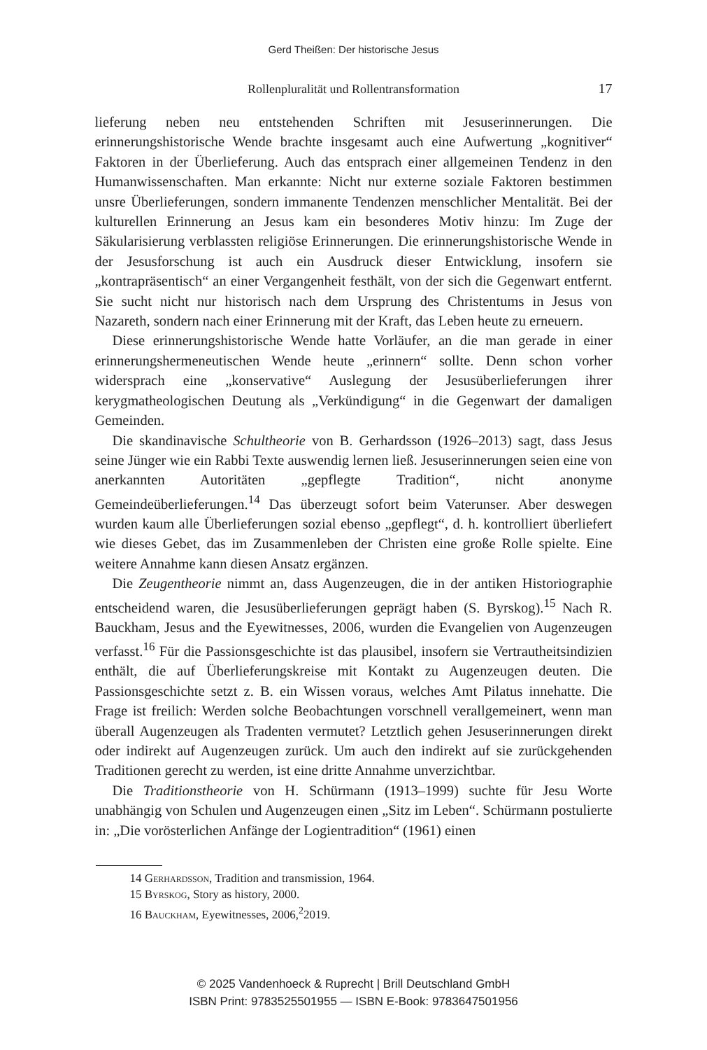Gerd Theißen: Der historische Jesus
Rollenpluralität und Rollentransformation 17
lieferung neben neu entstehenden Schriften mit Jesuserinnerungen. Die erinnerungshistorische Wende brachte insgesamt auch eine Aufwertung „kognitiver“ Faktoren in der Überlieferung. Auch das entsprach einer allgemeinen Tendenz in den Humanwissenschaften. Man erkannte: Nicht nur externe soziale Faktoren bestimmen unsre Überlieferungen, sondern immanente Tendenzen menschlicher Mentalität. Bei der kulturellen Erinnerung an Jesus kam ein besonderes Motiv hinzu: Im Zuge der Säkularisierung verblassten religiöse Erinnerungen. Die erinnerungshistorische Wende in der Jesusforschung ist auch ein Ausdruck dieser Entwicklung, insofern sie „kontrapräsentisch“ an einer Vergangenheit festhält, von der sich die Gegenwart entfernt. Sie sucht nicht nur historisch nach dem Ursprung des Christentums in Jesus von Nazareth, sondern nach einer Erinnerung mit der Kraft, das Leben heute zu erneuern.
Diese erinnerungshistorische Wende hatte Vorläufer, an die man gerade in einer erinnerungshermeneutischen Wende heute „erinnern“ sollte. Denn schon vorher widersprach eine „konservative“ Auslegung der Jesusüberlieferungen ihrer kerygmatheologischen Deutung als „Verkündigung“ in die Gegenwart der damaligen Gemeinden.
Die skandinavische Schultheorie von B. Gerhardsson (1926–2013) sagt, dass Jesus seine Jünger wie ein Rabbi Texte auswendig lernen ließ. Jesuserinnerungen seien eine von anerkannten Autoritäten „gepflegte Tradition“, nicht anonyme Gemeindeüberlieferungen.<sup>14</sup> Das überzeugt sofort beim Vaterunser. Aber deswegen wurden kaum alle Überlieferungen sozial ebenso „gepflegt“, d. h. kontrolliert überliefert wie dieses Gebet, das im Zusammenleben der Christen eine große Rolle spielte. Eine weitere Annahme kann diesen Ansatz ergänzen.
Die Zeugentheorie nimmt an, dass Augenzeugen, die in der antiken Historiographie entscheidend waren, die Jesusüberlieferungen geprägt haben (S. Byrskog).<sup>15</sup> Nach R. Bauckham, Jesus and the Eyewitnesses, 2006, wurden die Evangelien von Augenzeugen verfasst.<sup>16</sup> Für die Passionsgeschichte ist das plausibel, insofern sie Vertrautheitsindizien enthält, die auf Überlieferungskreise mit Kontakt zu Augenzeugen deuten. Die Passionsgeschichte setzt z. B. ein Wissen voraus, welches Amt Pilatus innehatte. Die Frage ist freilich: Werden solche Beobachtungen vorschnell verallgemeinert, wenn man überall Augenzeugen als Tradenten vermutet? Letztlich gehen Jesuserinnerungen direkt oder indirekt auf Augenzeugen zurück. Um auch den indirekt auf sie zurückgehenden Traditionen gerecht zu werden, ist eine dritte Annahme unverzichtbar.
Die Traditionstheorie von H. Schürmann (1913–1999) suchte für Jesu Worte unabhängig von Schulen und Augenzeugen einen „Sitz im Leben“. Schürmann postulierte in: „Die vorösterlichen Anfänge der Logientradition“ (1961) einen
14 Gerhardsson, Tradition and transmission, 1964.
15 Byrskog, Story as history, 2000.
16 Bauckham, Eyewitnesses, 2006,<sup>2</sup>2019.
© 2025 Vandenhoeck & Ruprecht | Brill Deutschland GmbH
ISBN Print: 9783525501955 — ISBN E-Book: 9783647501956